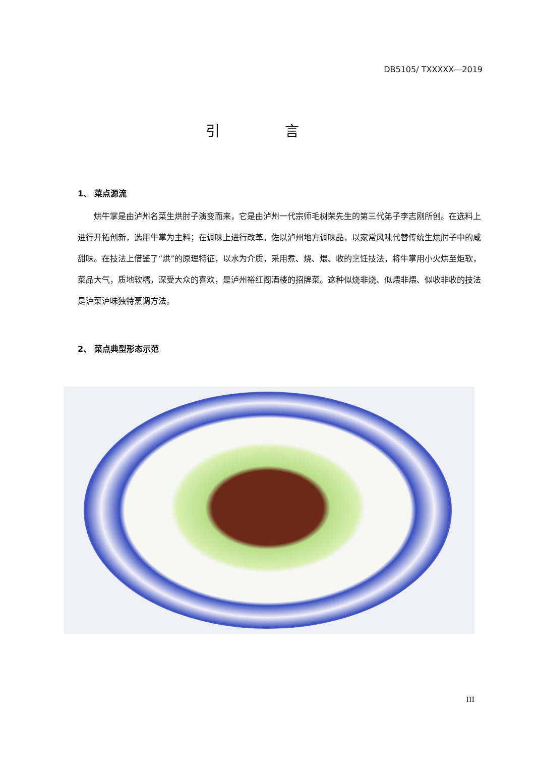DB5105/ TXXXXX—2019
引 言
1、 菜点源流
烘牛掌是由泸州名菜生烘肘子演变而来，它是由泸州一代宗师毛树荣先生的第三代弟子李志刚所创。在选料上进行开拓创新，选用牛掌为主料；在调味上进行改革，佐以泸州地方调味品，以家常风味代替传统生烘肘子中的咸甜味。在技法上借鉴了“烘”的原理特征，以水为介质，采用煮、烧、煨、收的烹饪技法，将牛掌用小火烘至炬软，菜品大气，质地软糯，深受大众的喜欢，是泸州裕红阁酒楼的招牌菜。这种似烧非烧、似煨非煨、似收非收的技法是泸菜泸味独特烹调方法。
2、 菜点典型形态示范
III